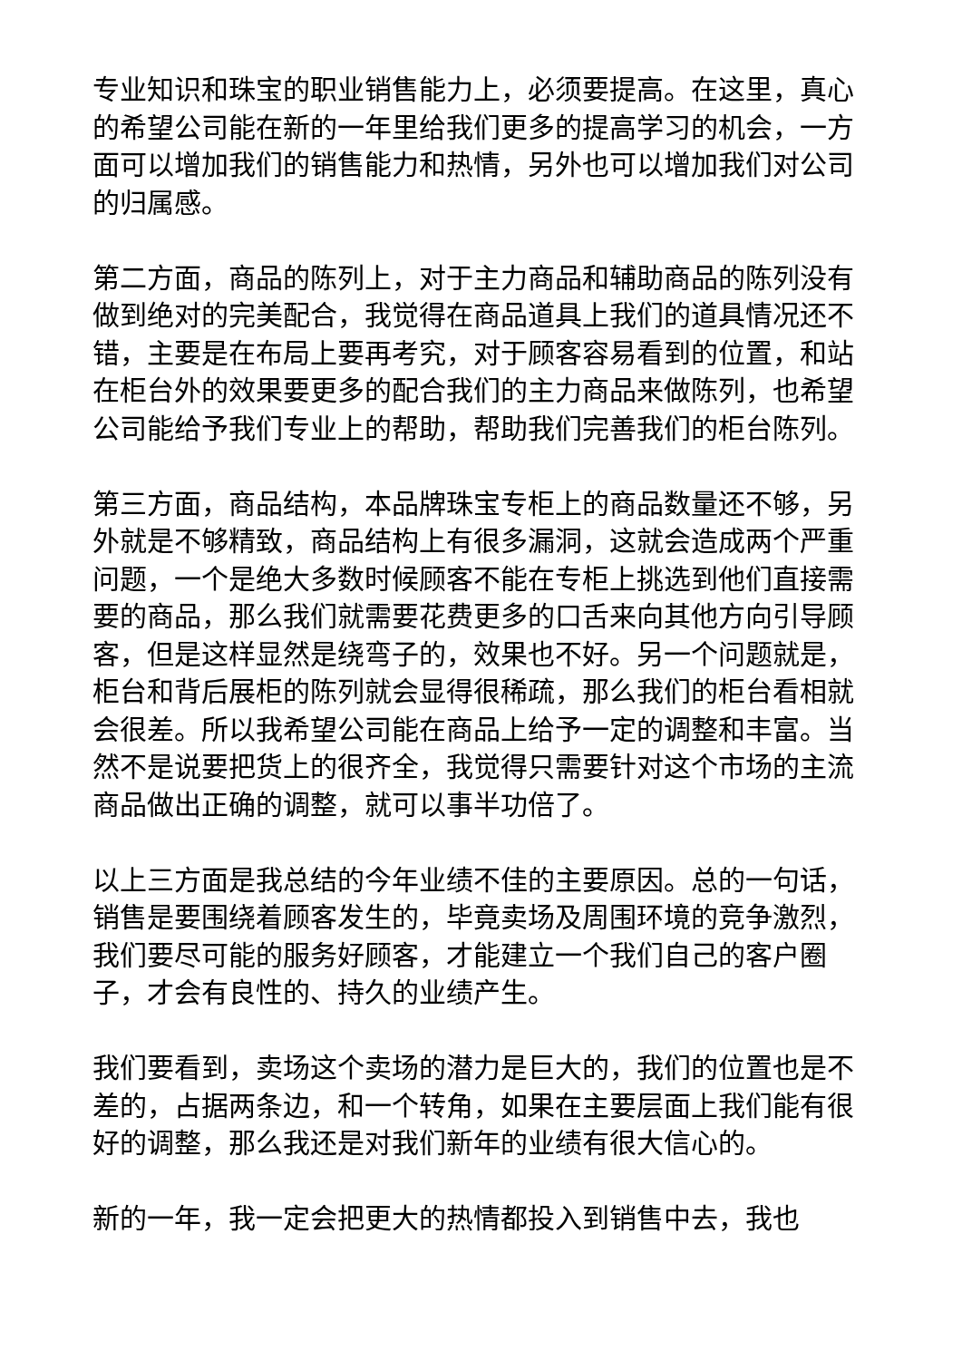专业知识和珠宝的职业销售能力上，必须要提高。在这里，真心的希望公司能在新的一年里给我们更多的提高学习的机会，一方面可以增加我们的销售能力和热情，另外也可以增加我们对公司的归属感。
第二方面，商品的陈列上，对于主力商品和辅助商品的陈列没有做到绝对的完美配合，我觉得在商品道具上我们的道具情况还不错，主要是在布局上要再考究，对于顾客容易看到的位置，和站在柜台外的效果要更多的配合我们的主力商品来做陈列，也希望公司能给予我们专业上的帮助，帮助我们完善我们的柜台陈列。
第三方面，商品结构，本品牌珠宝专柜上的商品数量还不够，另外就是不够精致，商品结构上有很多漏洞，这就会造成两个严重问题，一个是绝大多数时候顾客不能在专柜上挑选到他们直接需要的商品，那么我们就需要花费更多的口舌来向其他方向引导顾客，但是这样显然是绕弯子的，效果也不好。另一个问题就是，柜台和背后展柜的陈列就会显得很稀疏，那么我们的柜台看相就会很差。所以我希望公司能在商品上给予一定的调整和丰富。当然不是说要把货上的很齐全，我觉得只需要针对这个市场的主流商品做出正确的调整，就可以事半功倍了。
以上三方面是我总结的今年业绩不佳的主要原因。总的一句话，销售是要围绕着顾客发生的，毕竟卖场及周围环境的竞争激烈，我们要尽可能的服务好顾客，才能建立一个我们自己的客户圈子，才会有良性的、持久的业绩产生。
我们要看到，卖场这个卖场的潜力是巨大的，我们的位置也是不差的，占据两条边，和一个转角，如果在主要层面上我们能有很好的调整，那么我还是对我们新年的业绩有很大信心的。
新的一年，我一定会把更大的热情都投入到销售中去，我也